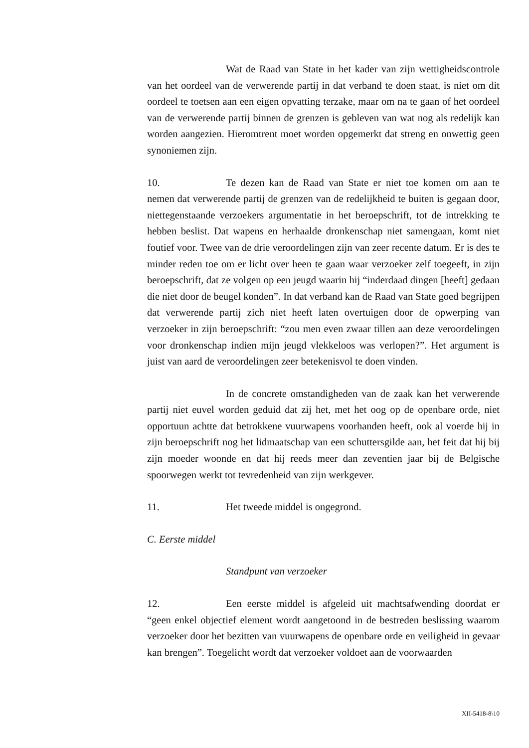Wat de Raad van State in het kader van zijn wettigheidscontrole van het oordeel van de verwerende partij in dat verband te doen staat, is niet om dit oordeel te toetsen aan een eigen opvatting terzake, maar om na te gaan of het oordeel van de verwerende partij binnen de grenzen is gebleven van wat nog als redelijk kan worden aangezien. Hieromtrent moet worden opgemerkt dat streng en onwettig geen synoniemen zijn.
10. Te dezen kan de Raad van State er niet toe komen om aan te nemen dat verwerende partij de grenzen van de redelijkheid te buiten is gegaan door, niettegenstaande verzoekers argumentatie in het beroepschrift, tot de intrekking te hebben beslist. Dat wapens en herhaalde dronkenschap niet samengaan, komt niet foutief voor. Twee van de drie veroordelingen zijn van zeer recente datum. Er is des te minder reden toe om er licht over heen te gaan waar verzoeker zelf toegeeft, in zijn beroepschrift, dat ze volgen op een jeugd waarin hij “inderdaad dingen [heeft] gedaan die niet door de beugel konden”. In dat verband kan de Raad van State goed begrijpen dat verwerende partij zich niet heeft laten overtuigen door de opwerping van verzoeker in zijn beroepschrift: “zou men even zwaar tillen aan deze veroordelingen voor dronkenschap indien mijn jeugd vlekkeloos was verlopen?”. Het argument is juist van aard de veroordelingen zeer betekenisvol te doen vinden.
In de concrete omstandigheden van de zaak kan het verwerende partij niet euvel worden geduid dat zij het, met het oog op de openbare orde, niet opportuun achtte dat betrokkene vuurwapens voorhanden heeft, ook al voerde hij in zijn beroepschrift nog het lidmaatschap van een schuttersgilde aan, het feit dat hij bij zijn moeder woonde en dat hij reeds meer dan zeventien jaar bij de Belgische spoorwegen werkt tot tevredenheid van zijn werkgever.
11. Het tweede middel is ongegrond.
C. Eerste middel
Standpunt van verzoeker
12. Een eerste middel is afgeleid uit machtsafwending doordat er “geen enkel objectief element wordt aangetoond in de bestreden beslissing waarom verzoeker door het bezitten van vuurwapens de openbare orde en veiligheid in gevaar kan brengen”. Toegelicht wordt dat verzoeker voldoet aan de voorwaarden
XII-5418-8\10